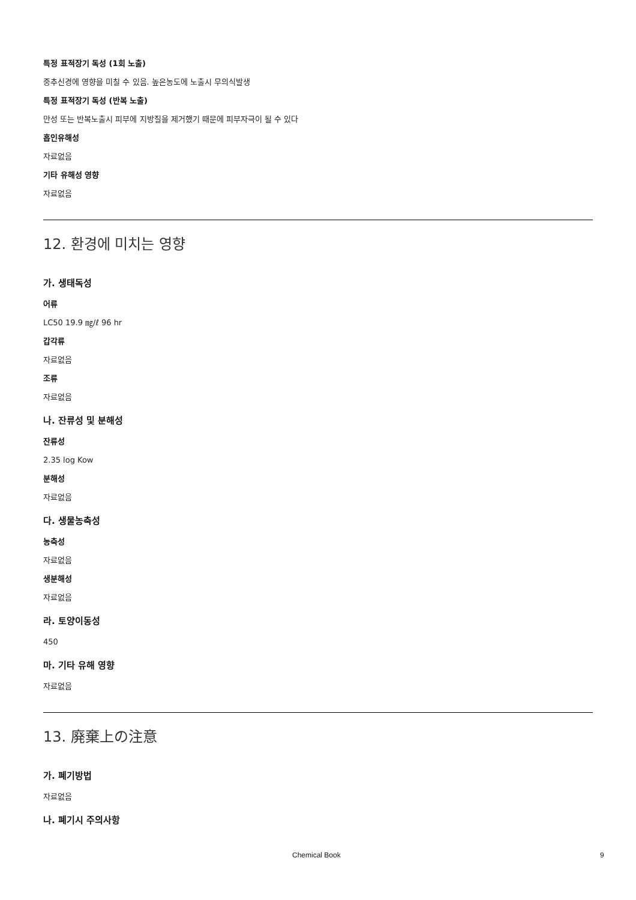특정 표적장기 독성 (1회 노출)
중추신경에 영향을 미칠 수 있음. 높은농도에 노출시 무의식발생
특정 표적장기 독성 (반복 노출)
만성 또는 반복노출시 피부에 지방질을 제거했기 때문에 피부자극이 될 수 있다
흡인유해성
자료없음
기타 유해성 영향
자료없음
12. 환경에 미치는 영향
가. 생태독성
어류
LC50 19.9 ㎎/ℓ 96 hr
갑각류
자료없음
조류
자료없음
나. 잔류성 및 분해성
잔류성
2.35 log Kow
분해성
자료없음
다. 생물농축성
농축성
자료없음
생분해성
자료없음
라. 토양이동성
450
마. 기타 유해 영향
자료없음
13. 廃棄上の注意
가. 폐기방법
자료없음
나. 폐기시 주의사항
Chemical Book 9